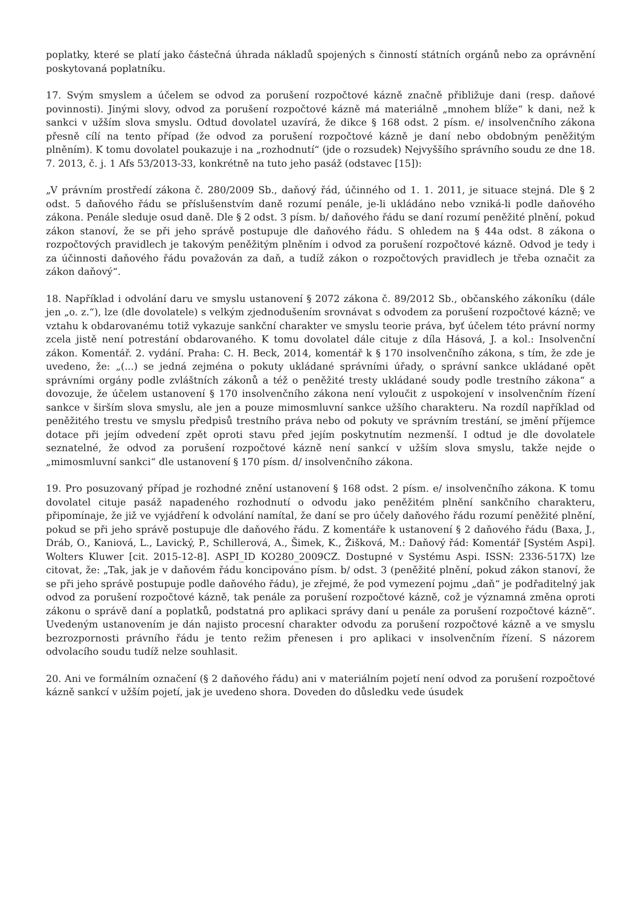poplatky, které se platí jako částečná úhrada nákladů spojených s činností státních orgánů nebo za oprávnění poskytovaná poplatníku.
17. Svým smyslem a účelem se odvod za porušení rozpočtové kázně značně přibližuje dani (resp. daňové povinnosti). Jinými slovy, odvod za porušení rozpočtové kázně má materiálně „mnohem blíže“ k dani, než k sankci v užším slova smyslu. Odtud dovolatel uzavírá, že dikce § 168 odst. 2 písm. e/ insolvenčního zákona přesně cílí na tento případ (že odvod za porušení rozpočtové kázně je daní nebo obdobným peněžitým plněním). K tomu dovolatel poukazuje i na „rozhodnutí“ (jde o rozsudek) Nejvyššího správního soudu ze dne 18. 7. 2013, č. j. 1 Afs 53/2013-33, konkrétně na tuto jeho pasáž (odstavec [15]):
„V právním prostředí zákona č. 280/2009 Sb., daňový řád, účinného od 1. 1. 2011, je situace stejná. Dle § 2 odst. 5 daňového řádu se příslušenstvím daně rozumí penále, je-li ukládáno nebo vzniká-li podle daňového zákona. Penále sleduje osud daně. Dle § 2 odst. 3 písm. b/ daňového řádu se daní rozumí peněžité plnění, pokud zákon stanoví, že se při jeho správě postupuje dle daňového řádu. S ohledem na § 44a odst. 8 zákona o rozpočtových pravidlech je takovým peněžitým plněním i odvod za porušení rozpočtové kázně. Odvod je tedy i za účinnosti daňového řádu považován za daň, a tudíž zákon o rozpočtových pravidlech je třeba označit za zákon daňový“.
18. Například i odvolání daru ve smyslu ustanovení § 2072 zákona č. 89/2012 Sb., občanského zákoníku (dále jen „o. z.“), lze (dle dovolatele) s velkým zjednodušením srovnávat s odvodem za porušení rozpočtové kázně; ve vztahu k obdarovanému totiž vykazuje sankční charakter ve smyslu teorie práva, byť účelem této právní normy zcela jistě není potrestání obdarovaného. K tomu dovolatel dále cituje z díla Hásová, J. a kol.: Insolvenční zákon. Komentář. 2. vydání. Praha: C. H. Beck, 2014, komentář k § 170 insolvenčního zákona, s tím, že zde je uvedeno, že: „(...) se jedná zejména o pokuty ukládané správními úřady, o správní sankce ukládané opět správními orgány podle zvláštních zákonů a též o peněžité tresty ukládané soudy podle trestního zákona“ a dovozuje, že účelem ustanovení § 170 insolvenčního zákona není vyloučit z uspokojení v insolvenčním řízení sankce v širším slova smyslu, ale jen a pouze mimosmluvní sankce užšího charakteru. Na rozdíl například od peněžitého trestu ve smyslu předpisů trestního práva nebo od pokuty ve správním trestání, se jmění příjemce dotace při jejím odvedení zpět oproti stavu před jejím poskytnutím nezmenší. I odtud je dle dovolatele seznatelné, že odvod za porušení rozpočtové kázně není sankcí v užším slova smyslu, takže nejde o „mimosmluvní sankci“ dle ustanovení § 170 písm. d/ insolvenčního zákona.
19. Pro posuzovaný případ je rozhodné znění ustanovení § 168 odst. 2 písm. e/ insolvenčního zákona. K tomu dovolatel cituje pasáž napadeného rozhodnutí o odvodu jako peněžitém plnění sankčního charakteru, připomínaje, že již ve vyjádření k odvolání namítal, že daní se pro účely daňového řádu rozumí peněžité plnění, pokud se při jeho správě postupuje dle daňového řádu. Z komentáře k ustanovení § 2 daňového řádu (Baxa, J., Dráb, O., Kaniová, L., Lavický, P., Schillerová, A., Šimek, K., Žišková, M.: Daňový řád: Komentář [Systém Aspi]. Wolters Kluwer [cit. 2015-12-8]. ASPI_ID KO280_2009CZ. Dostupné v Systému Aspi. ISSN: 2336-517X) lze citovat, že: „Tak, jak je v daňovém řádu koncipováno písm. b/ odst. 3 (peněžité plnění, pokud zákon stanoví, že se při jeho správě postupuje podle daňového řádu), je zřejmé, že pod vymezení pojmu „daň“ je podřaditelný jak odvod za porušení rozpočtové kázně, tak penále za porušení rozpočtové kázně, což je významná změna oproti zákonu o správě daní a poplatků, podstatná pro aplikaci správy daní u penále za porušení rozpočtové kázně“. Uvedeným ustanovením je dán najisto procesní charakter odvodu za porušení rozpočtové kázně a ve smyslu bezrozpornosti právního řádu je tento režim přenesen i pro aplikaci v insolvenčním řízení. S názorem odvolacího soudu tudíž nelze souhlasit.
20. Ani ve formálním označení (§ 2 daňového řádu) ani v materiálním pojetí není odvod za porušení rozpočtové kázně sankcí v užším pojetí, jak je uvedeno shora. Doveden do důsledku vede úsudek